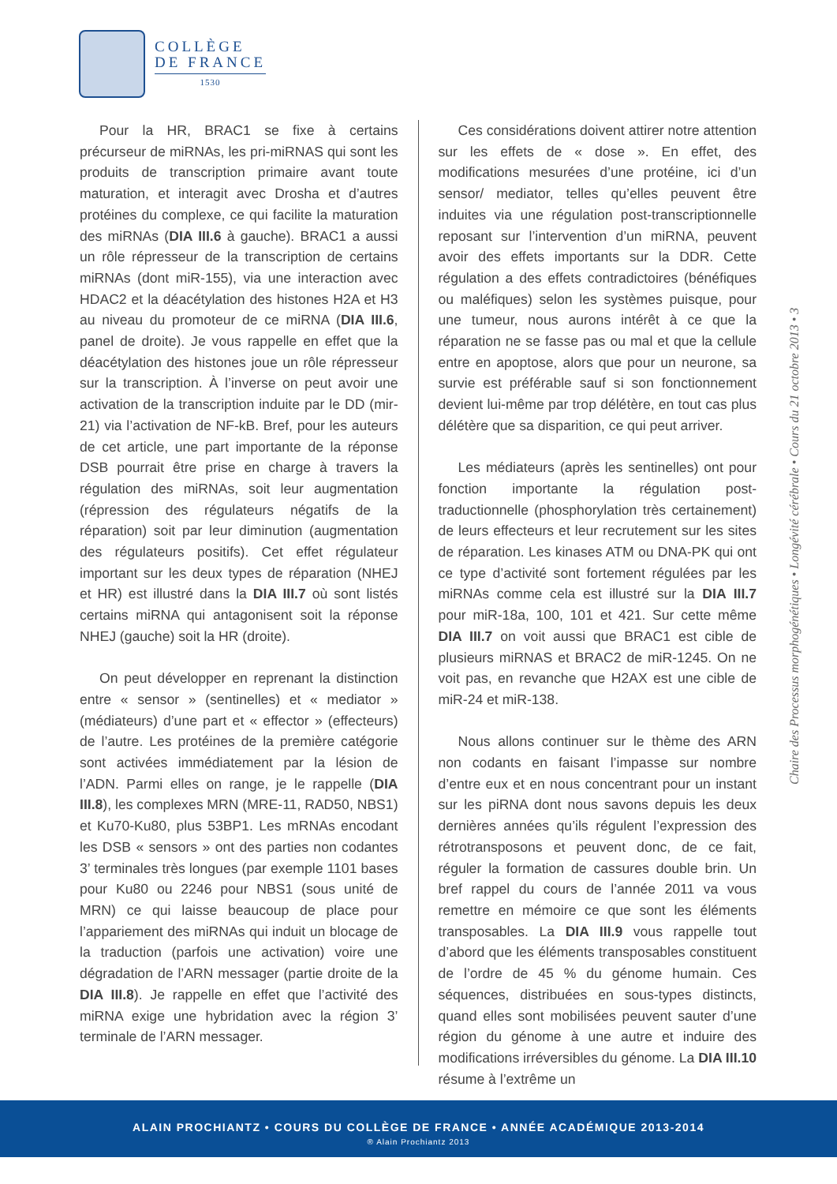COLLÈGE
DE FRANCE
1530
Pour la HR, BRAC1 se fixe à certains précurseur de miRNAs, les pri-miRNAS qui sont les produits de transcription primaire avant toute maturation, et interagit avec Drosha et d’autres protéines du complexe, ce qui facilite la maturation des miRNAs (DIA III.6 à gauche). BRAC1 a aussi un rôle répresseur de la transcription de certains miRNAs (dont miR-155), via une interaction avec HDAC2 et la déacétylation des histones H2A et H3 au niveau du promoteur de ce miRNA (DIA III.6, panel de droite). Je vous rappelle en effet que la déacétylation des histones joue un rôle répresseur sur la transcription. À l’inverse on peut avoir une activation de la transcription induite par le DD (mir-21) via l’activation de NF-kB. Bref, pour les auteurs de cet article, une part importante de la réponse DSB pourrait être prise en charge à travers la régulation des miRNAs, soit leur augmentation (répression des régulateurs négatifs de la réparation) soit par leur diminution (augmentation des régulateurs positifs). Cet effet régulateur important sur les deux types de réparation (NHEJ et HR) est illustré dans la DIA III.7 où sont listés certains miRNA qui antagonisent soit la réponse NHEJ (gauche) soit la HR (droite).
On peut développer en reprenant la distinction entre « sensor » (sentinelles) et « mediator » (médiateurs) d’une part et « effector » (effecteurs) de l’autre. Les protéines de la première catégorie sont activées immédiatement par la lésion de l’ADN. Parmi elles on range, je le rappelle (DIA III.8), les complexes MRN (MRE-11, RAD50, NBS1) et Ku70-Ku80, plus 53BP1. Les mRNAs encodant les DSB « sensors » ont des parties non codantes 3’ terminales très longues (par exemple 1101 bases pour Ku80 ou 2246 pour NBS1 (sous unité de MRN) ce qui laisse beaucoup de place pour l’appariement des miRNAs qui induit un blocage de la traduction (parfois une activation) voire une dégradation de l’ARN messager (partie droite de la DIA III.8). Je rappelle en effet que l’activité des miRNA exige une hybridation avec la région 3’ terminale de l’ARN messager.
Ces considérations doivent attirer notre attention sur les effets de « dose ». En effet, des modifications mesurées d’une protéine, ici d’un sensor/ mediator, telles qu’elles peuvent être induites via une régulation post-transcriptionnelle reposant sur l’intervention d’un miRNA, peuvent avoir des effets importants sur la DDR. Cette régulation a des effets contradictoires (bénéfiques ou maléfiques) selon les systèmes puisque, pour une tumeur, nous aurons intérêt à ce que la réparation ne se fasse pas ou mal et que la cellule entre en apoptose, alors que pour un neurone, sa survie est préférable sauf si son fonctionnement devient lui-même par trop délétère, en tout cas plus délétère que sa disparition, ce qui peut arriver.
Les médiateurs (après les sentinelles) ont pour fonction importante la régulation post-traductionnelle (phosphorylation très certainement) de leurs effecteurs et leur recrutement sur les sites de réparation. Les kinases ATM ou DNA-PK qui ont ce type d’activité sont fortement régulées par les miRNAs comme cela est illustré sur la DIA III.7 pour miR-18a, 100, 101 et 421. Sur cette même DIA III.7 on voit aussi que BRAC1 est cible de plusieurs miRNAS et BRAC2 de miR-1245. On ne voit pas, en revanche que H2AX est une cible de miR-24 et miR-138.
Nous allons continuer sur le thème des ARN non codants en faisant l’impasse sur nombre d’entre eux et en nous concentrant pour un instant sur les piRNA dont nous savons depuis les deux dernières années qu’ils régulent l’expression des rétrotransposons et peuvent donc, de ce fait, réguler la formation de cassures double brin. Un bref rappel du cours de l’année 2011 va vous remettre en mémoire ce que sont les éléments transposables. La DIA III.9 vous rappelle tout d’abord que les éléments transposables constituent de l’ordre de 45 % du génome humain. Ces séquences, distribuées en sous-types distincts, quand elles sont mobilisées peuvent sauter d’une région du génome à une autre et induire des modifications irréversibles du génome. La DIA III.10 résume à l’extrême un
Chaire des Processus morphogénétiques • Longévité cérébrale • Cours du 21 octobre 2013 • 3
ALAIN PROCHIANTZ • COURS DU COLLÈGE DE FRANCE • ANNÉE ACADÉMIQUE 2013-2014
® Alain Prochiantz 2013